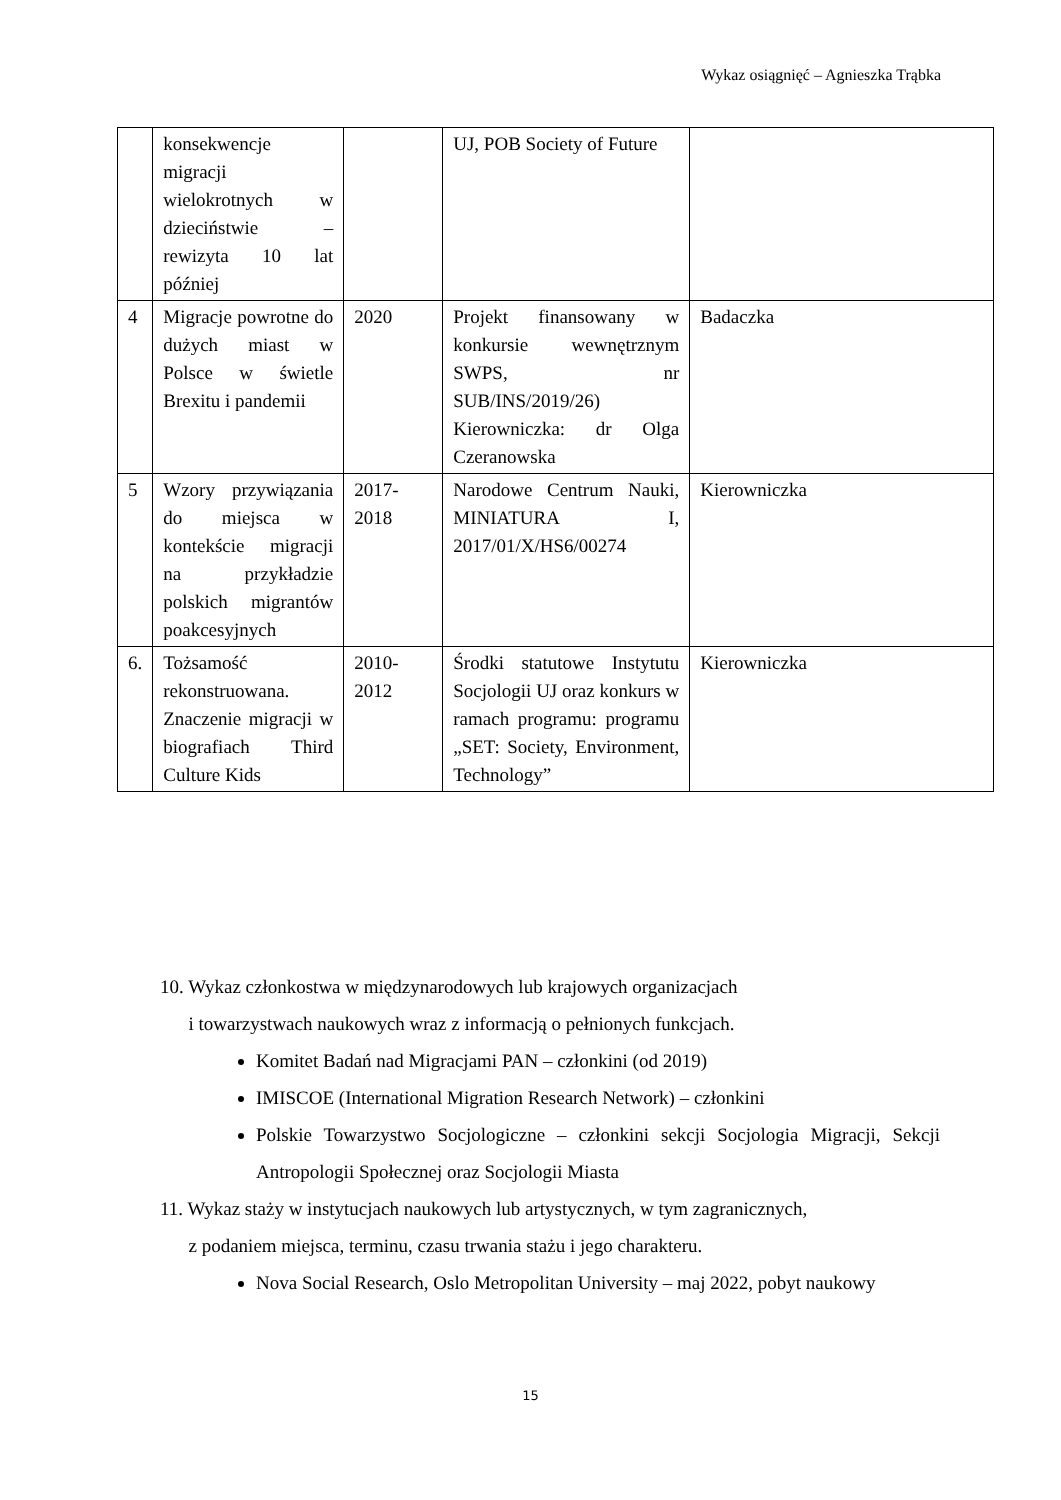Wykaz osiągnięć – Agnieszka Trąbka
| | konsekwencje migracji wielokrotnych w dzieciństwie – rewizyta 10 lat później | | UJ, POB Society of Future | |
| 4 | Migracje powrotne do dużych miast w Polsce w świetle Brexitu i pandemii | 2020 | Projekt finansowany w konkursie wewnętrznym SWPS, nr SUB/INS/2019/26) Kierowniczka: dr Olga Czeranowska | Badaczka |
| 5 | Wzory przywiązania do miejsca w kontekście migracji na przykładzie polskich migrantów poakcesyjnych | 2017-2018 | Narodowe Centrum Nauki, MINIATURA I, 2017/01/X/HS6/00274 | Kierowniczka |
| 6. | Tożsamość rekonstruowana. Znaczenie migracji w biografiach Third Culture Kids | 2010-2012 | Środki statutowe Instytutu Socjologii UJ oraz konkurs w ramach programu: programu „SET: Society, Environment, Technology” | Kierowniczka |
10. Wykaz członkostwa w międzynarodowych lub krajowych organizacjach
i towarzystwach naukowych wraz z informacją o pełnionych funkcjach.
Komitet Badań nad Migracjami PAN – członkini (od 2019)
IMISCOE (International Migration Research Network) – członkini
Polskie Towarzystwo Socjologiczne – członkini sekcji Socjologia Migracji, Sekcji Antropologii Społecznej oraz Socjologii Miasta
11. Wykaz staży w instytucjach naukowych lub artystycznych, w tym zagranicznych,
z podaniem miejsca, terminu, czasu trwania stażu i jego charakteru.
Nova Social Research, Oslo Metropolitan University – maj 2022, pobyt naukowy
15